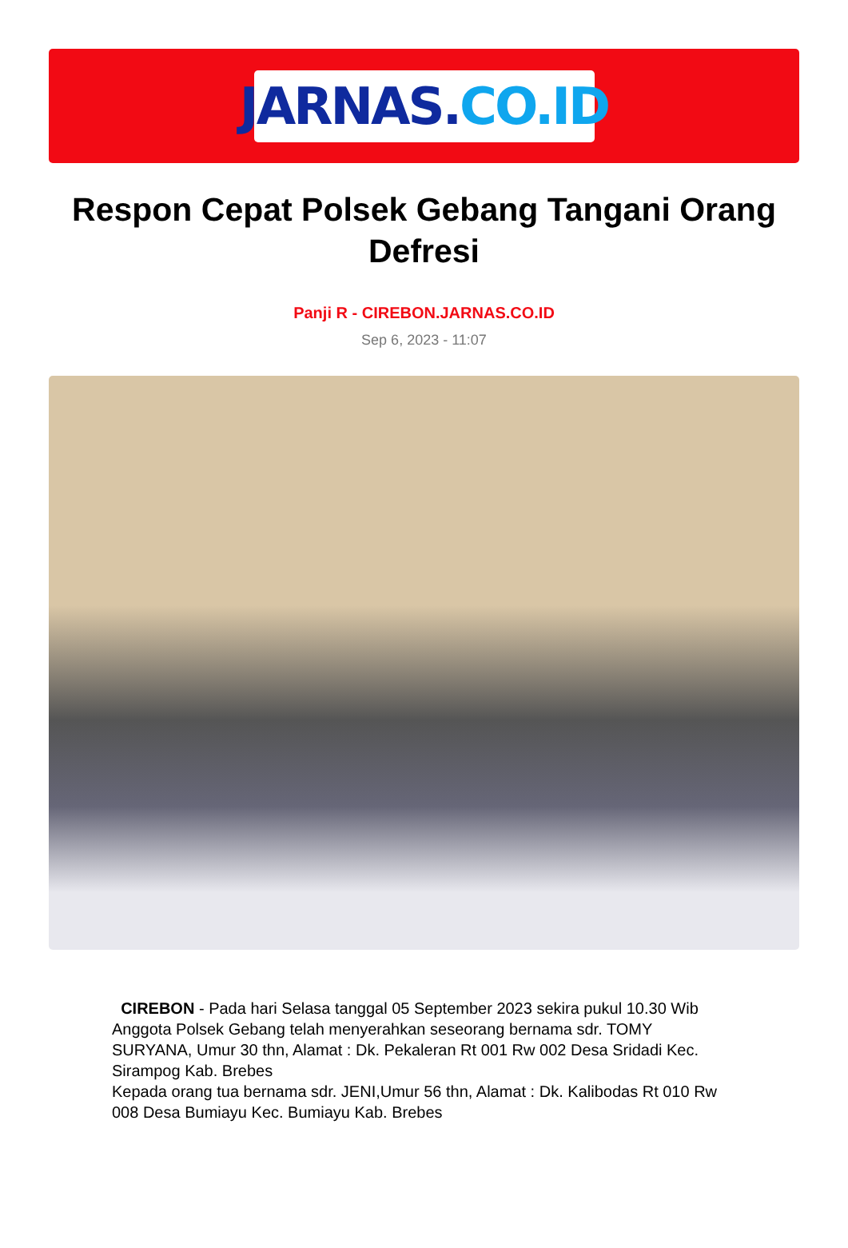JARNAS. CO.ID
Respon Cepat Polsek Gebang Tangani Orang Defresi
Panji R - CIREBON.JARNAS.CO.ID
Sep 6, 2023 - 11:07
CIREBON - Pada hari Selasa tanggal 05 September 2023 sekira pukul 10.30 Wib Anggota Polsek Gebang telah menyerahkan seseorang bernama sdr. TOMY SURYANA, Umur 30 thn, Alamat : Dk. Pekaleran Rt 001 Rw 002 Desa Sridadi Kec. Sirampog Kab. Brebes
Kepada orang tua bernama sdr. JENI,Umur 56 thn, Alamat : Dk. Kalibodas Rt 010 Rw 008 Desa Bumiayu Kec. Bumiayu Kab. Brebes